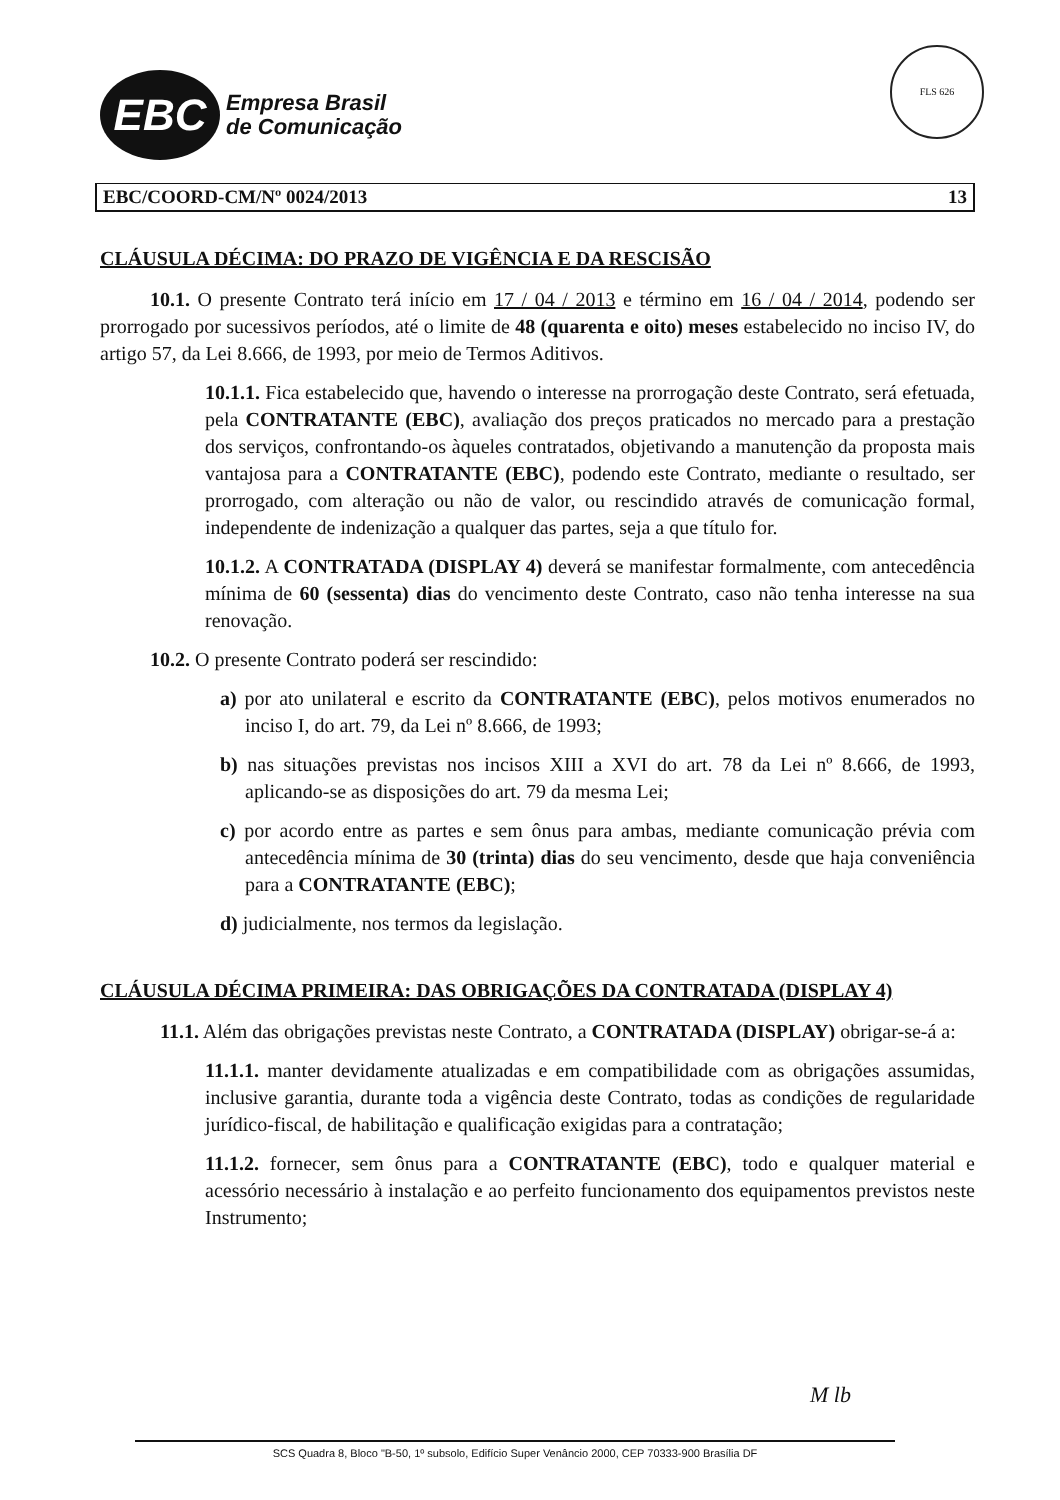EBC
Empresa Brasil
de Comunicação
FLS 626
EBC/COORD-CM/Nº 0024/2013 13
CLÁUSULA DÉCIMA: DO PRAZO DE VIGÊNCIA E DA RESCISÃO
10.1. O presente Contrato terá início em 17 / 04 / 2013 e término em 16 / 04 / 2014, podendo ser prorrogado por sucessivos períodos, até o limite de 48 (quarenta e oito) meses estabelecido no inciso IV, do artigo 57, da Lei 8.666, de 1993, por meio de Termos Aditivos.
10.1.1. Fica estabelecido que, havendo o interesse na prorrogação deste Contrato, será efetuada, pela CONTRATANTE (EBC), avaliação dos preços praticados no mercado para a prestação dos serviços, confrontando-os àqueles contratados, objetivando a manutenção da proposta mais vantajosa para a CONTRATANTE (EBC), podendo este Contrato, mediante o resultado, ser prorrogado, com alteração ou não de valor, ou rescindido através de comunicação formal, independente de indenização a qualquer das partes, seja a que título for.
10.1.2. A CONTRATADA (DISPLAY 4) deverá se manifestar formalmente, com antecedência mínima de 60 (sessenta) dias do vencimento deste Contrato, caso não tenha interesse na sua renovação.
10.2. O presente Contrato poderá ser rescindido:
a) por ato unilateral e escrito da CONTRATANTE (EBC), pelos motivos enumerados no inciso I, do art. 79, da Lei nº 8.666, de 1993;
b) nas situações previstas nos incisos XIII a XVI do art. 78 da Lei nº 8.666, de 1993, aplicando-se as disposições do art. 79 da mesma Lei;
c) por acordo entre as partes e sem ônus para ambas, mediante comunicação prévia com antecedência mínima de 30 (trinta) dias do seu vencimento, desde que haja conveniência para a CONTRATANTE (EBC);
d) judicialmente, nos termos da legislação.
CLÁUSULA DÉCIMA PRIMEIRA: DAS OBRIGAÇÕES DA CONTRATADA (DISPLAY 4)
11.1. Além das obrigações previstas neste Contrato, a CONTRATADA (DISPLAY) obrigar-se-á a:
11.1.1. manter devidamente atualizadas e em compatibilidade com as obrigações assumidas, inclusive garantia, durante toda a vigência deste Contrato, todas as condições de regularidade jurídico-fiscal, de habilitação e qualificação exigidas para a contratação;
11.1.2. fornecer, sem ônus para a CONTRATANTE (EBC), todo e qualquer material e acessório necessário à instalação e ao perfeito funcionamento dos equipamentos previstos neste Instrumento;
M lb
SCS Quadra 8, Bloco "B-50, 1º subsolo, Edifício Super Venâncio 2000, CEP 70333-900 Brasília DF